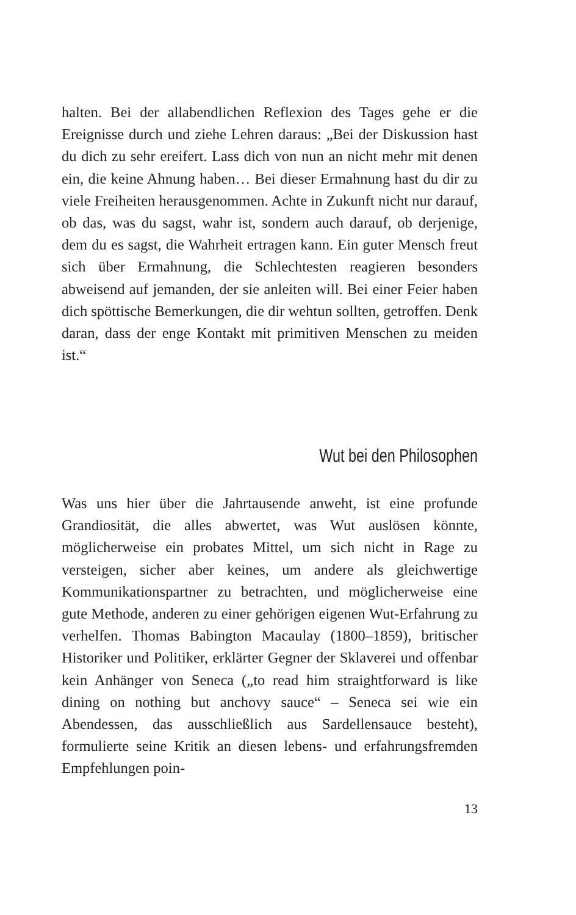halten. Bei der allabendlichen Reflexion des Tages gehe er die Ereignisse durch und ziehe Lehren daraus: „Bei der Diskussion hast du dich zu sehr ereifert. Lass dich von nun an nicht mehr mit denen ein, die keine Ahnung haben… Bei dieser Ermahnung hast du dir zu viele Freiheiten herausgenommen. Achte in Zukunft nicht nur darauf, ob das, was du sagst, wahr ist, sondern auch darauf, ob derjenige, dem du es sagst, die Wahrheit ertragen kann. Ein guter Mensch freut sich über Ermahnung, die Schlechtesten reagieren besonders abweisend auf jemanden, der sie anleiten will. Bei einer Feier haben dich spöttische Bemerkungen, die dir wehtun sollten, getroffen. Denk daran, dass der enge Kontakt mit primitiven Menschen zu meiden ist.“
Wut bei den Philosophen
Was uns hier über die Jahrtausende anweht, ist eine profunde Grandiosität, die alles abwertet, was Wut auslösen könnte, möglicherweise ein probates Mittel, um sich nicht in Rage zu versteigen, sicher aber keines, um andere als gleichwertige Kommunikationspartner zu betrachten, und möglicherweise eine gute Methode, anderen zu einer gehörigen eigenen Wut-Erfahrung zu verhelfen. Thomas Babington Macaulay (1800–1859), britischer Historiker und Politiker, erklärter Gegner der Sklaverei und offenbar kein Anhänger von Seneca („to read him straightforward is like dining on nothing but anchovy sauce“ – Seneca sei wie ein Abendessen, das ausschließlich aus Sardellensauce besteht), formulierte seine Kritik an diesen lebens- und erfahrungsfremden Empfehlungen poin-
13